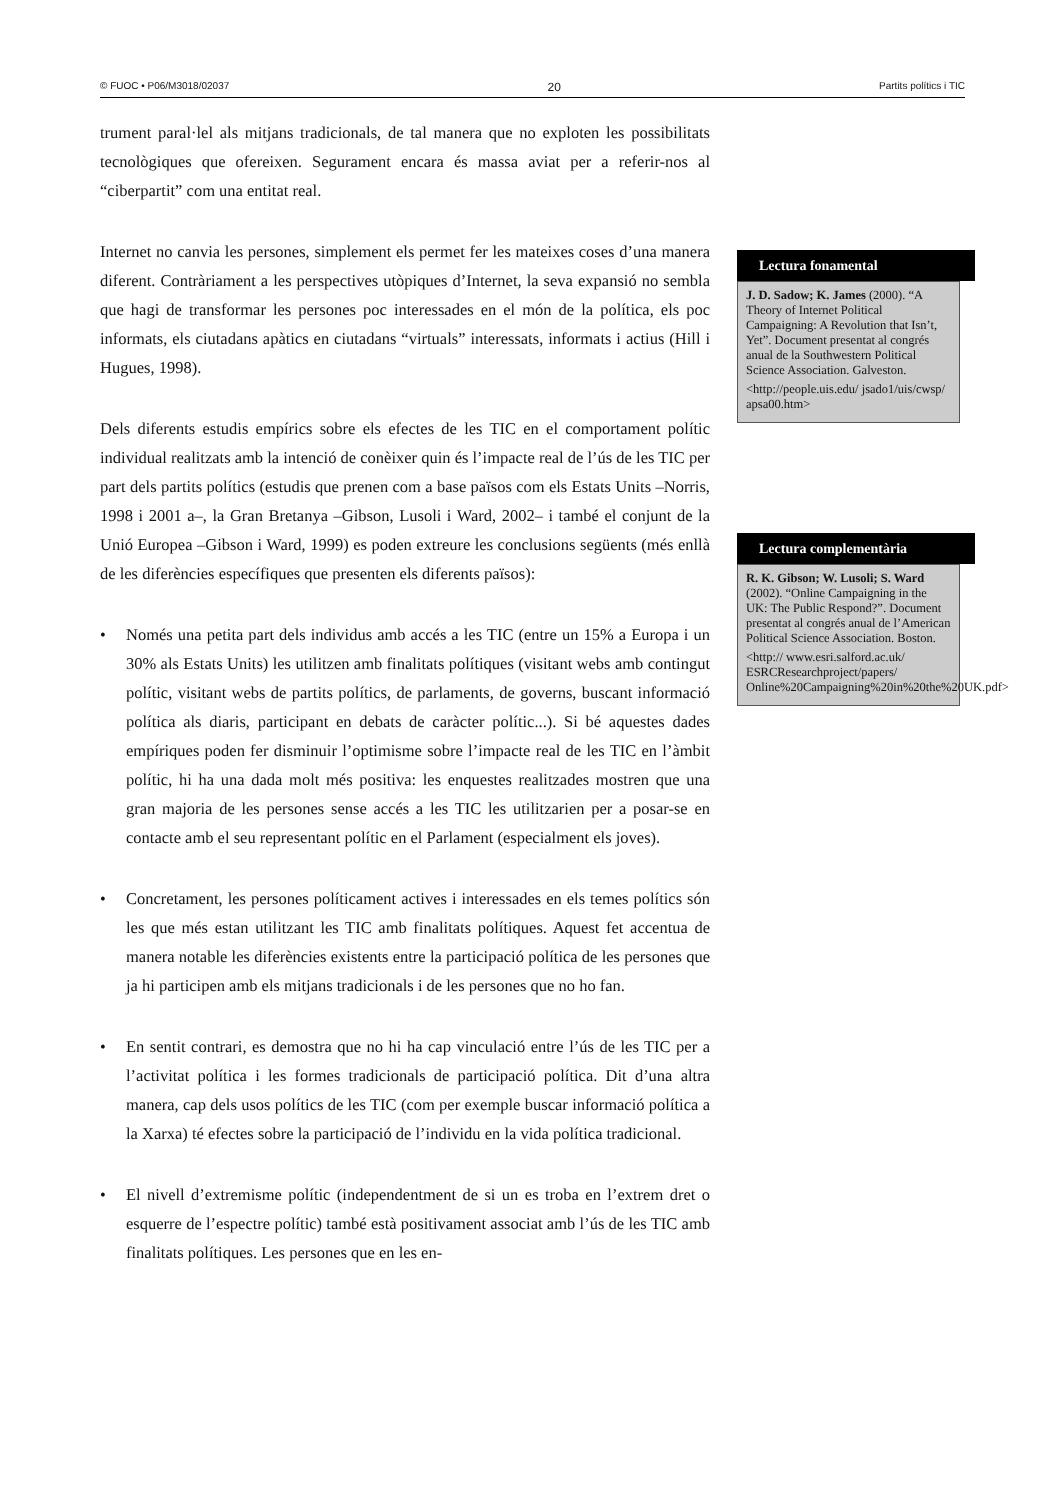© FUOC • P06/M3018/02037 20 Partits polítics i TIC
trument paral·lel als mitjans tradicionals, de tal manera que no exploten les possibilitats tecnològiques que ofereixen. Segurament encara és massa aviat per a referir-nos al “ciberpartit” com una entitat real.
Internet no canvia les persones, simplement els permet fer les mateixes coses d’una manera diferent. Contràriament a les perspectives utòpiques d’Internet, la seva expansió no sembla que hagi de transformar les persones poc interessades en el món de la política, els poc informats, els ciutadans apàtics en ciutadans “virtuals” interessats, informats i actius (Hill i Hugues, 1998).
Dels diferents estudis empírics sobre els efectes de les TIC en el comportament polític individual realitzats amb la intenció de conèixer quin és l’impacte real de l’ús de les TIC per part dels partits polítics (estudis que prenen com a base països com els Estats Units –Norris, 1998 i 2001 a–, la Gran Bretanya –Gibson, Lusoli i Ward, 2002– i també el conjunt de la Unió Europea –Gibson i Ward, 1999) es poden extreure les conclusions següents (més enllà de les diferències específiques que presenten els diferents països):
• Només una petita part dels individus amb accés a les TIC (entre un 15% a Europa i un 30% als Estats Units) les utilitzen amb finalitats polítiques (visitant webs amb contingut polític, visitant webs de partits polítics, de parlaments, de governs, buscant informació política als diaris, participant en debats de caràcter polític...). Si bé aquestes dades empíriques poden fer disminuir l’optimisme sobre l’impacte real de les TIC en l’àmbit polític, hi ha una dada molt més positiva: les enquestes realitzades mostren que una gran majoria de les persones sense accés a les TIC les utilitzarien per a posar-se en contacte amb el seu representant polític en el Parlament (especialment els joves).
• Concretament, les persones políticament actives i interessades en els temes polítics són les que més estan utilitzant les TIC amb finalitats polítiques. Aquest fet accentua de manera notable les diferències existents entre la participació política de les persones que ja hi participen amb els mitjans tradicionals i de les persones que no ho fan.
• En sentit contrari, es demostra que no hi ha cap vinculació entre l’ús de les TIC per a l’activitat política i les formes tradicionals de participació política. Dit d’una altra manera, cap dels usos polítics de les TIC (com per exemple buscar informació política a la Xarxa) té efectes sobre la participació de l’individu en la vida política tradicional.
• El nivell d’extremisme polític (independentment de si un es troba en l’extrem dret o esquerre de l’espectre polític) també està positivament associat amb l’ús de les TIC amb finalitats polítiques. Les persones que en les en-
Lectura fonamental
J. D. Sadow; K. James (2000). “A Theory of Internet Political Campaigning: A Revolution that Isn’t, Yet”. Document presentat al congrés anual de la Southwestern Political Science Association. Galveston.
<http://people.uis.edu/ jsado1/uis/cwsp/ apsa00.htm>
Lectura complementària
R. K. Gibson; W. Lusoli; S. Ward (2002). “Online Campaigning in the UK: The Public Respond?”. Document presentat al congrés anual de l’American Political Science Association. Boston.
<http:// www.esri.salford.ac.uk/ ESRCResearchproject/papers/ Online%20Campaigning%20in%20the%20UK.pdf>